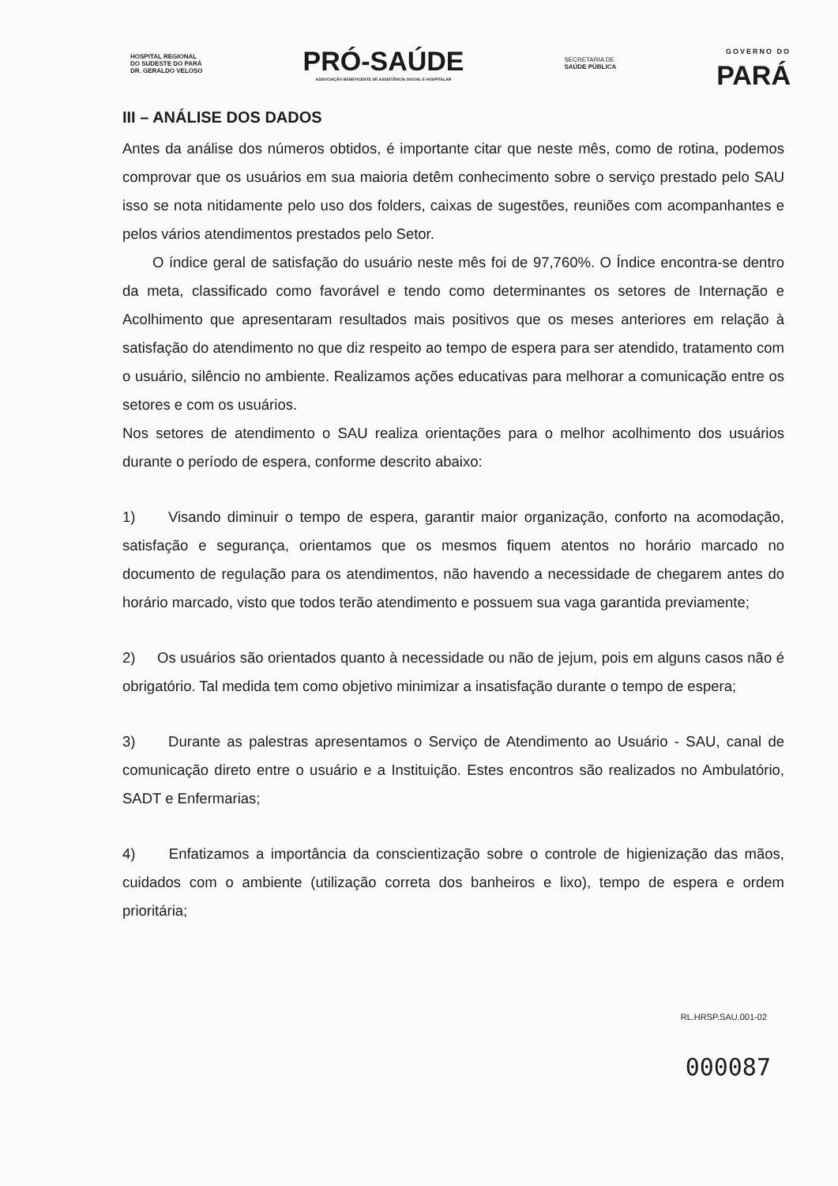HOSPITAL REGIONAL
DO SUDESTE DO PARÁ
DR. GERALDO VELOSO
PRÓ-SAÚDE
ASSOCIAÇÃO BENEFICENTE DE ASSISTÊNCIA SOCIAL E HOSPITALAR
SECRETARIA DE
SAÚDE PÚBLICA
GOVERNO DO
PARÁ
III – ANÁLISE DOS DADOS
Antes da análise dos números obtidos, é importante citar que neste mês, como de rotina, podemos comprovar que os usuários em sua maioria detêm conhecimento sobre o serviço prestado pelo SAU isso se nota nitidamente pelo uso dos folders, caixas de sugestões, reuniões com acompanhantes e pelos vários atendimentos prestados pelo Setor.
O índice geral de satisfação do usuário neste mês foi de 97,760%. O Índice encontra-se dentro da meta, classificado como favorável e tendo como determinantes os setores de Internação e Acolhimento que apresentaram resultados mais positivos que os meses anteriores em relação à satisfação do atendimento no que diz respeito ao tempo de espera para ser atendido, tratamento com o usuário, silêncio no ambiente. Realizamos ações educativas para melhorar a comunicação entre os setores e com os usuários.
Nos setores de atendimento o SAU realiza orientações para o melhor acolhimento dos usuários durante o período de espera, conforme descrito abaixo:
1) Visando diminuir o tempo de espera, garantir maior organização, conforto na acomodação, satisfação e segurança, orientamos que os mesmos fiquem atentos no horário marcado no documento de regulação para os atendimentos, não havendo a necessidade de chegarem antes do horário marcado, visto que todos terão atendimento e possuem sua vaga garantida previamente;
2) Os usuários são orientados quanto à necessidade ou não de jejum, pois em alguns casos não é obrigatório. Tal medida tem como objetivo minimizar a insatisfação durante o tempo de espera;
3) Durante as palestras apresentamos o Serviço de Atendimento ao Usuário - SAU, canal de comunicação direto entre o usuário e a Instituição. Estes encontros são realizados no Ambulatório, SADT e Enfermarias;
4) Enfatizamos a importância da conscientização sobre o controle de higienização das mãos, cuidados com o ambiente (utilização correta dos banheiros e lixo), tempo de espera e ordem prioritária;
RL.HRSP.SAU.001-02
000087